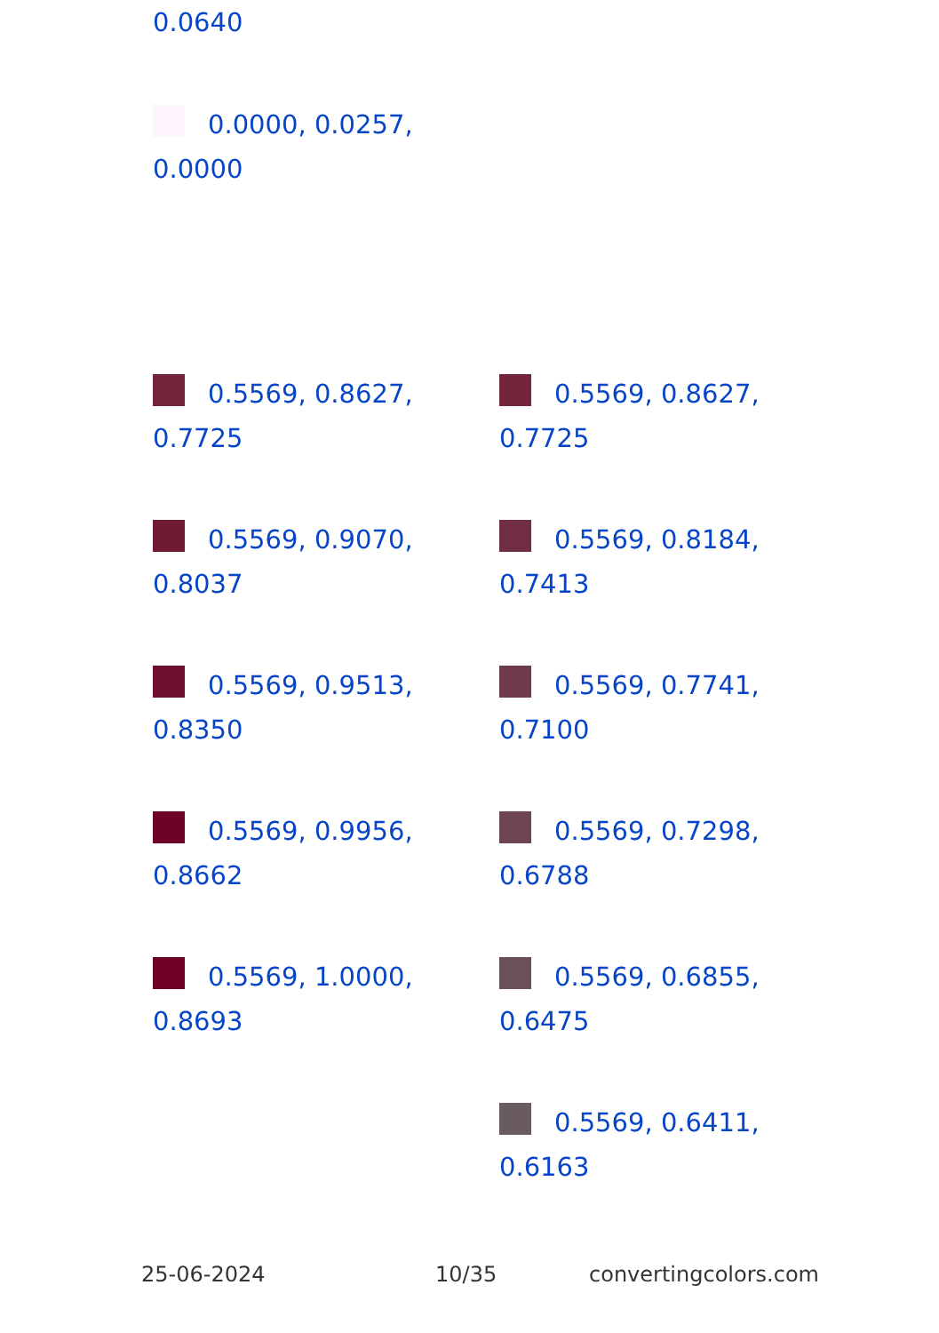0.0640
0.0000, 0.0257, 0.0000
0.5569, 0.8627, 0.7725
0.5569, 0.8627, 0.7725
0.5569, 0.9070, 0.8037
0.5569, 0.8184, 0.7413
0.5569, 0.9513, 0.8350
0.5569, 0.7741, 0.7100
0.5569, 0.9956, 0.8662
0.5569, 0.7298, 0.6788
0.5569, 1.0000, 0.8693
0.5569, 0.6855, 0.6475
0.5569, 0.6411, 0.6163
25-06-2024 10/35 convertingcolors.com